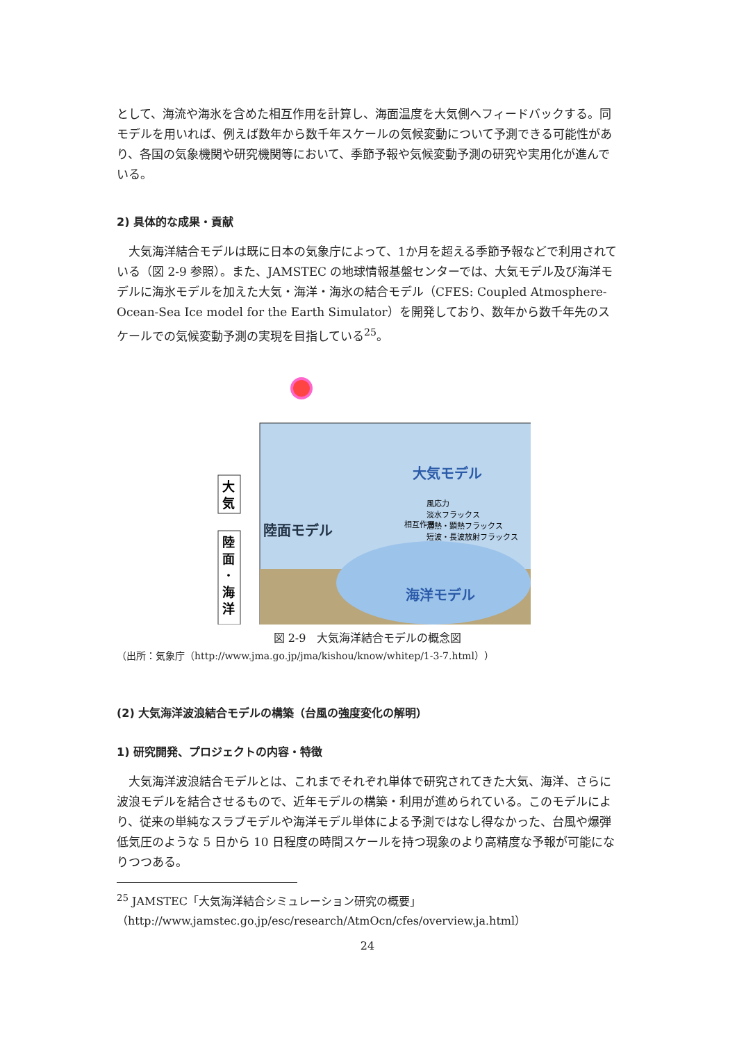として、海流や海氷を含めた相互作用を計算し、海面温度を大気側へフィードバックする。同モデルを用いれば、例えば数年から数千年スケールの気候変動について予測できる可能性があり、各国の気象機関や研究機関等において、季節予報や気候変動予測の研究や実用化が進んでいる。
2) 具体的な成果・貢献
　大気海洋結合モデルは既に日本の気象庁によって、1か月を超える季節予報などで利用されている（図 2-9 参照）。また、JAMSTEC の地球情報基盤センターでは、大気モデル及び海洋モデルに海氷モデルを加えた大気・海洋・海氷の結合モデル（CFES: Coupled Atmosphere-Ocean-Sea Ice model for the Earth Simulator）を開発しており、数年から数千年先のスケールでの気候変動予測の実現を目指している<sup>25</sup>。
大
気
陸
面
・
海
洋
大気モデル
陸面モデル
海洋モデル
風応力
淡水フラックス
潜熱・顕熱フラックス
短波・長波放射フラックス
相互作用
図 2-9　大気海洋結合モデルの概念図
（出所：気象庁（http://www.jma.go.jp/jma/kishou/know/whitep/1-3-7.html））
(2) 大気海洋波浪結合モデルの構築（台風の強度変化の解明）
1) 研究開発、プロジェクトの内容・特徴
　大気海洋波浪結合モデルとは、これまでそれぞれ単体で研究されてきた大気、海洋、さらに波浪モデルを結合させるもので、近年モデルの構築・利用が進められている。このモデルにより、従来の単純なスラブモデルや海洋モデル単体による予測ではなし得なかった、台風や爆弾低気圧のような 5 日から 10 日程度の時間スケールを持つ現象のより高精度な予報が可能になりつつある。
<sup>25</sup> JAMSTEC「大気海洋結合シミュレーション研究の概要」
（http://www.jamstec.go.jp/esc/research/AtmOcn/cfes/overview.ja.html）
24